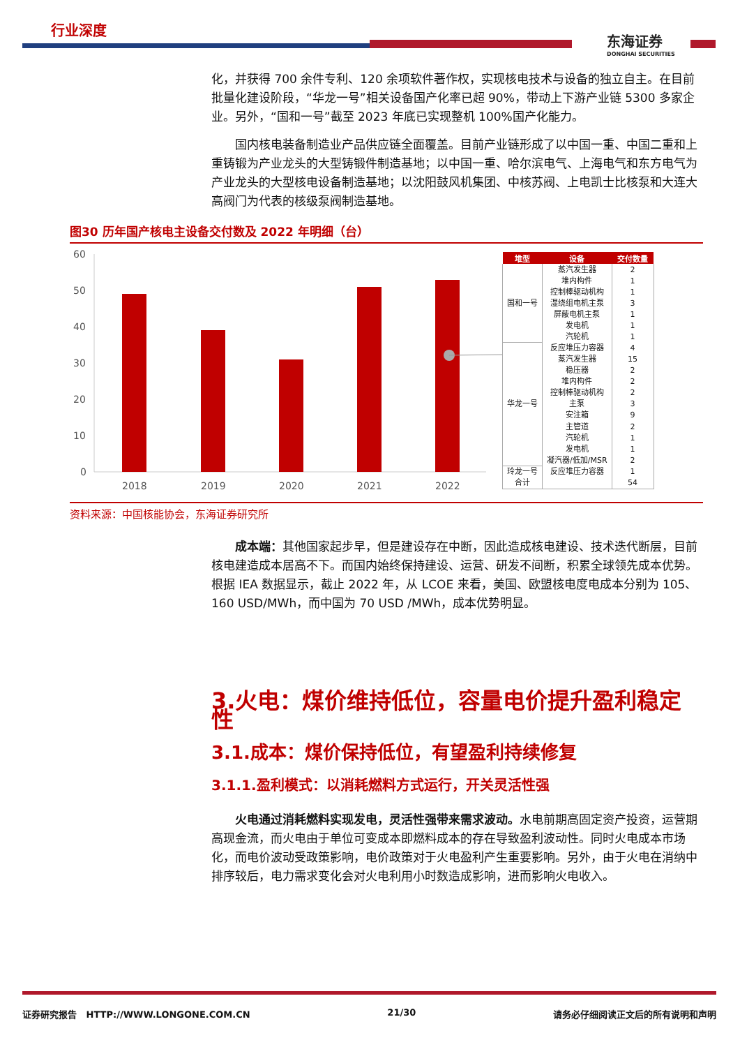行业深度
东海证券
DONGHAI SECURITIES
化，并获得 700 余件专利、120 余项软件著作权，实现核电技术与设备的独立自主。在目前批量化建设阶段，“华龙一号”相关设备国产化率已超 90%，带动上下游产业链 5300 多家企业。另外，“国和一号”截至 2023 年底已实现整机 100%国产化能力。
国内核电装备制造业产品供应链全面覆盖。目前产业链形成了以中国一重、中国二重和上重铸锻为产业龙头的大型铸锻件制造基地；以中国一重、哈尔滨电气、上海电气和东方电气为产业龙头的大型核电设备制造基地；以沈阳鼓风机集团、中核苏阀、上电凯士比核泵和大连大高阀门为代表的核级泵阀制造基地。
图30 历年国产核电主设备交付数及 2022 年明细（台）
60
50
40
30
20
10
0
2018
2019
2020
2021
2022
| 堆型 | 设备 | 交付数量 |
| --- | --- | --- |
| 国和一号 | 蒸汽发生器 | 2 |
| | 堆内构件 | 1 |
| | 控制棒驱动机构 | 1 |
| | 湿绕组电机主泵 | 3 |
| | 屏蔽电机主泵 | 1 |
| | 发电机 | 1 |
| | 汽轮机 | 1 |
| 华龙一号 | 反应堆压力容器 | 4 |
| | 蒸汽发生器 | 15 |
| | 稳压器 | 2 |
| | 堆内构件 | 2 |
| | 控制棒驱动机构 | 2 |
| | 主泵 | 3 |
| | 安注箱 | 9 |
| | 主管道 | 2 |
| | 汽轮机 | 1 |
| | 发电机 | 1 |
| | 凝汽器/低加/MSR | 2 |
| 玲龙一号 | 反应堆压力容器 | 1 |
| 合计 | | 54 |
资料来源：中国核能协会，东海证券研究所
成本端：其他国家起步早，但是建设存在中断，因此造成核电建设、技术迭代断层，目前核电建造成本居高不下。而国内始终保持建设、运营、研发不间断，积累全球领先成本优势。根据 IEA 数据显示，截止 2022 年，从 LCOE 来看，美国、欧盟核电度电成本分别为 105、160 USD/MWh，而中国为 70 USD /MWh，成本优势明显。
3.火电：煤价维持低位，容量电价提升盈利稳定性
3.1.成本：煤价保持低位，有望盈利持续修复
3.1.1.盈利模式：以消耗燃料方式运行，开关灵活性强
火电通过消耗燃料实现发电，灵活性强带来需求波动。水电前期高固定资产投资，运营期高现金流，而火电由于单位可变成本即燃料成本的存在导致盈利波动性。同时火电成本市场化，而电价波动受政策影响，电价政策对于火电盈利产生重要影响。另外，由于火电在消纳中排序较后，电力需求变化会对火电利用小时数造成影响，进而影响火电收入。
证券研究报告 HTTP://WWW.LONGONE.COM.CN 21/30 请务必仔细阅读正文后的所有说明和声明